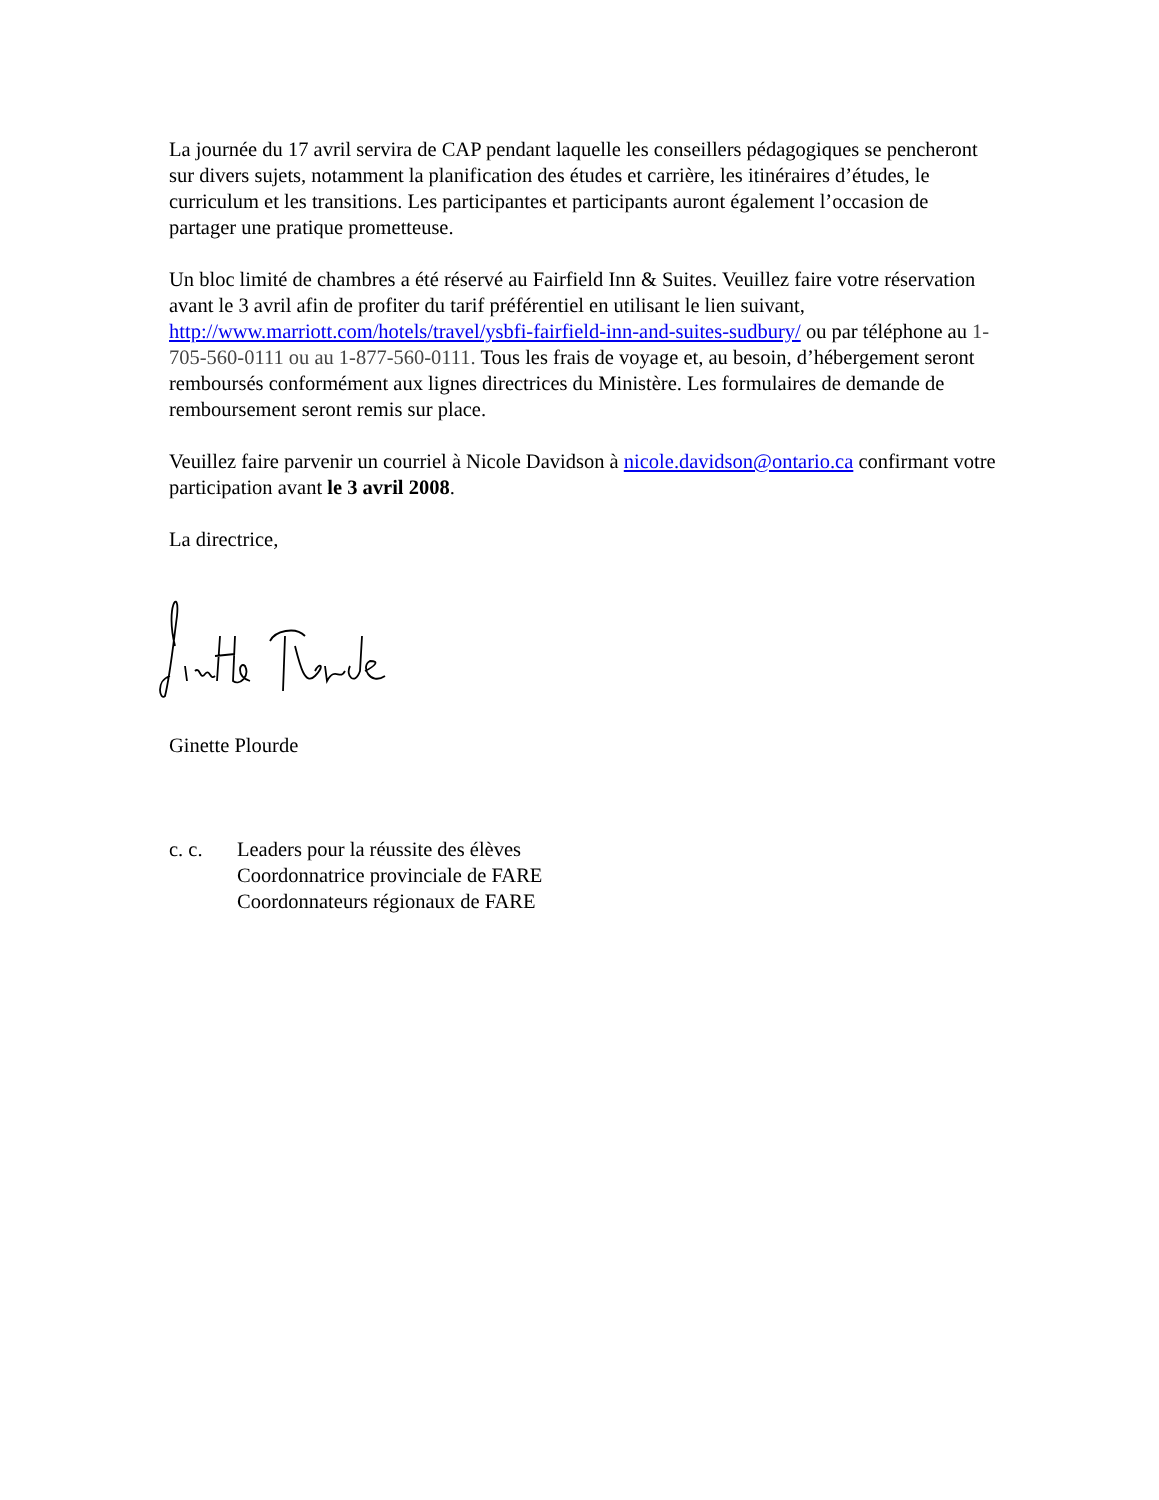La journée du 17 avril servira de CAP pendant laquelle les conseillers pédagogiques se pencheront sur divers sujets, notamment la planification des études et carrière, les itinéraires d’études, le curriculum et les transitions. Les participantes et participants auront également l’occasion de partager une pratique prometteuse.
Un bloc limité de chambres a été réservé au Fairfield Inn & Suites. Veuillez faire votre réservation avant le 3 avril afin de profiter du tarif préférentiel en utilisant le lien suivant, http://www.marriott.com/hotels/travel/ysbfi-fairfield-inn-and-suites-sudbury/ ou par téléphone au 1-705-560-0111 ou au 1-877-560-0111. Tous les frais de voyage et, au besoin, d’hébergement seront remboursés conformément aux lignes directrices du Ministère. Les formulaires de demande de remboursement seront remis sur place.
Veuillez faire parvenir un courriel à Nicole Davidson à nicole.davidson@ontario.ca confirmant votre participation avant le 3 avril 2008.
La directrice,
Ginette Plourde
c. c. Leaders pour la réussite des élèves
Coordonnatrice provinciale de FARE
Coordonnateurs régionaux de FARE